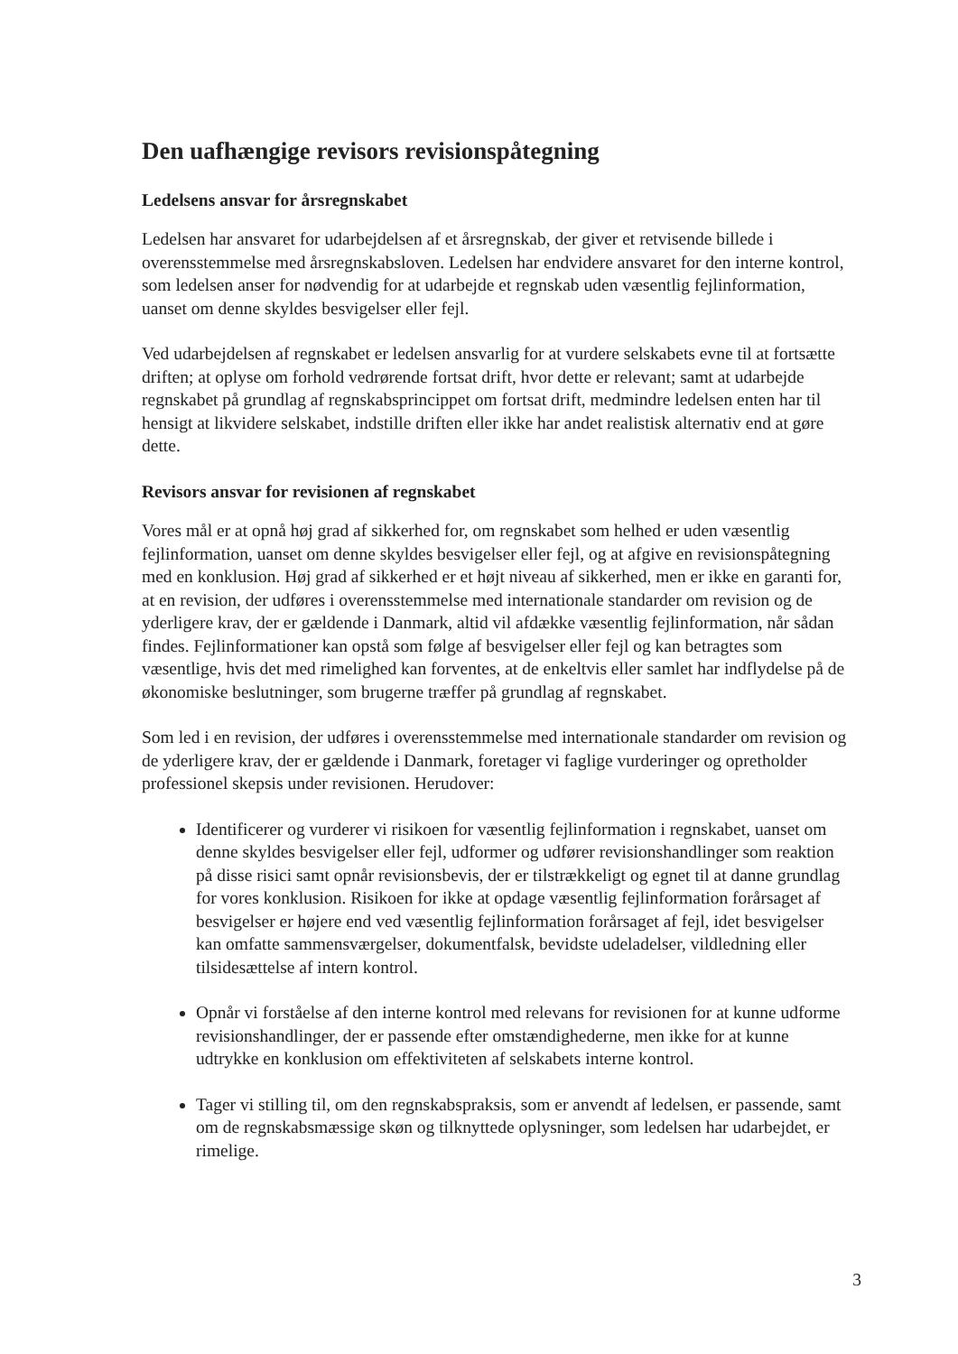Den uafhængige revisors revisionspåtegning
Ledelsens ansvar for årsregnskabet
Ledelsen har ansvaret for udarbejdelsen af et årsregnskab, der giver et retvisende billede i overensstemmelse med årsregnskabsloven. Ledelsen har endvidere ansvaret for den interne kontrol, som ledelsen anser for nødvendig for at udarbejde et regnskab uden væsentlig fejlinformation, uanset om denne skyldes besvigelser eller fejl.
Ved udarbejdelsen af regnskabet er ledelsen ansvarlig for at vurdere selskabets evne til at fortsætte driften; at oplyse om forhold vedrørende fortsat drift, hvor dette er relevant; samt at udarbejde regnskabet på grundlag af regnskabsprincippet om fortsat drift, medmindre ledelsen enten har til hensigt at likvidere selskabet, indstille driften eller ikke har andet realistisk alternativ end at gøre dette.
Revisors ansvar for revisionen af regnskabet
Vores mål er at opnå høj grad af sikkerhed for, om regnskabet som helhed er uden væsentlig fejlinformation, uanset om denne skyldes besvigelser eller fejl, og at afgive en revisionspåtegning med en konklusion. Høj grad af sikkerhed er et højt niveau af sikkerhed, men er ikke en garanti for, at en revision, der udføres i overensstemmelse med internationale standarder om revision og de yderligere krav, der er gældende i Danmark, altid vil afdække væsentlig fejlinformation, når sådan findes. Fejlinformationer kan opstå som følge af besvigelser eller fejl og kan betragtes som væsentlige, hvis det med rimelighed kan forventes, at de enkeltvis eller samlet har indflydelse på de økonomiske beslutninger, som brugerne træffer på grundlag af regnskabet.
Som led i en revision, der udføres i overensstemmelse med internationale standarder om revision og de yderligere krav, der er gældende i Danmark, foretager vi faglige vurderinger og opretholder professionel skepsis under revisionen. Herudover:
Identificerer og vurderer vi risikoen for væsentlig fejlinformation i regnskabet, uanset om denne skyldes besvigelser eller fejl, udformer og udfører revisionshandlinger som reaktion på disse risici samt opnår revisionsbevis, der er tilstrækkeligt og egnet til at danne grundlag for vores konklusion. Risikoen for ikke at opdage væsentlig fejlinformation forårsaget af besvigelser er højere end ved væsentlig fejlinformation forårsaget af fejl, idet besvigelser kan omfatte sammensværgelser, dokumentfalsk, bevidste udeladelser, vildledning eller tilsidesættelse af intern kontrol.
Opnår vi forståelse af den interne kontrol med relevans for revisionen for at kunne udforme revisionshandlinger, der er passende efter omstændighederne, men ikke for at kunne udtrykke en konklusion om effektiviteten af selskabets interne kontrol.
Tager vi stilling til, om den regnskabspraksis, som er anvendt af ledelsen, er passende, samt om de regnskabsmæssige skøn og tilknyttede oplysninger, som ledelsen har udarbejdet, er rimelige.
3